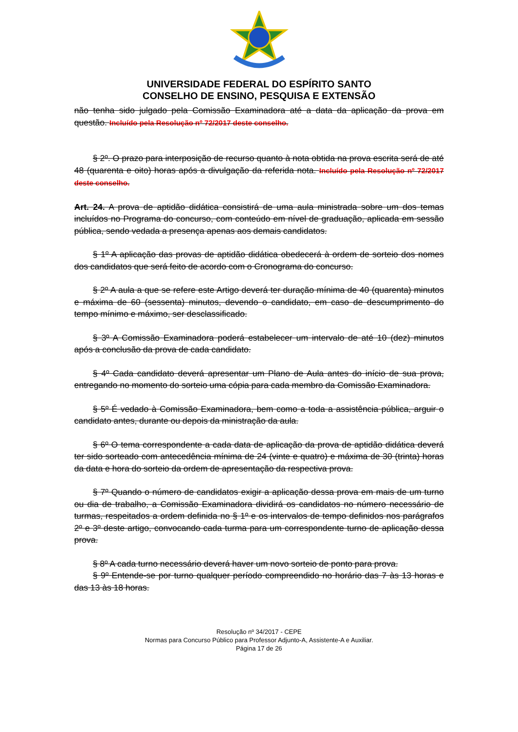UNIVERSIDADE FEDERAL DO ESPÍRITO SANTO
CONSELHO DE ENSINO, PESQUISA E EXTENSÃO
não tenha sido julgado pela Comissão Examinadora até a data da aplicação da prova em questão. Incluído pela Resolução nº 72/2017 deste conselho.
§ 2º. O prazo para interposição de recurso quanto à nota obtida na prova escrita será de até 48 (quarenta e oito) horas após a divulgação da referida nota. Incluído pela Resolução nº 72/2017 deste conselho.
Art. 24. A prova de aptidão didática consistirá de uma aula ministrada sobre um dos temas incluídos no Programa do concurso, com conteúdo em nível de graduação, aplicada em sessão pública, sendo vedada a presença apenas aos demais candidatos.
§ 1º A aplicação das provas de aptidão didática obedecerá à ordem de sorteio dos nomes dos candidatos que será feito de acordo com o Cronograma do concurso.
§ 2º A aula a que se refere este Artigo deverá ter duração mínima de 40 (quarenta) minutos e máxima de 60 (sessenta) minutos, devendo o candidato, em caso de descumprimento do tempo mínimo e máximo, ser desclassificado.
§ 3º A Comissão Examinadora poderá estabelecer um intervalo de até 10 (dez) minutos após a conclusão da prova de cada candidato.
§ 4º Cada candidato deverá apresentar um Plano de Aula antes do início de sua prova, entregando no momento do sorteio uma cópia para cada membro da Comissão Examinadora.
§ 5º É vedado à Comissão Examinadora, bem como a toda a assistência pública, arguir o candidato antes, durante ou depois da ministração da aula.
§ 6º O tema correspondente a cada data de aplicação da prova de aptidão didática deverá ter sido sorteado com antecedência mínima de 24 (vinte e quatro) e máxima de 30 (trinta) horas da data e hora do sorteio da ordem de apresentação da respectiva prova.
§ 7º Quando o número de candidatos exigir a aplicação dessa prova em mais de um turno ou dia de trabalho, a Comissão Examinadora dividirá os candidatos no número necessário de turmas, respeitados a ordem definida no § 1º e os intervalos de tempo definidos nos parágrafos 2º e 3º deste artigo, convocando cada turma para um correspondente turno de aplicação dessa prova.
§ 8º A cada turno necessário deverá haver um novo sorteio de ponto para prova.
§ 9º Entende-se por turno qualquer período compreendido no horário das 7 às 13 horas e das 13 às 18 horas.
Resolução nº 34/2017 - CEPE
Normas para Concurso Público para Professor Adjunto-A, Assistente-A e Auxiliar.
Página 17 de 26